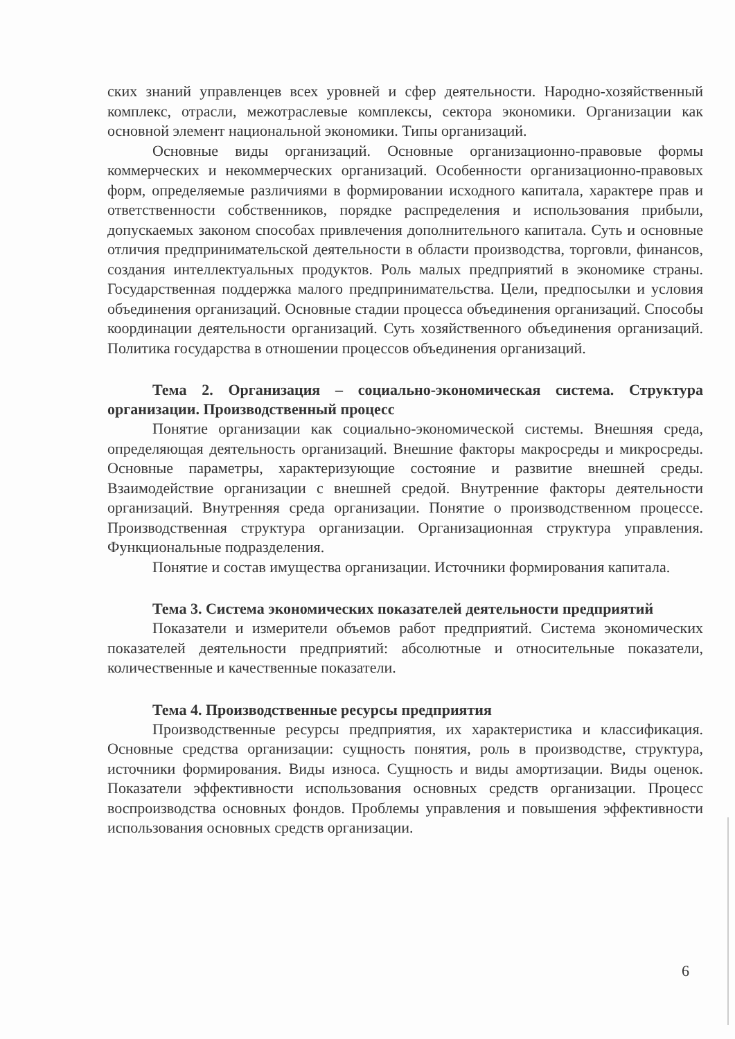ских знаний управленцев всех уровней и сфер деятельности. Народно-хозяйственный комплекс, отрасли, межотраслевые комплексы, сектора экономики. Организации как основной элемент национальной экономики. Типы организаций.
Основные виды организаций. Основные организационно-правовые формы коммерческих и некоммерческих организаций. Особенности организационно-правовых форм, определяемые различиями в формировании исходного капитала, характере прав и ответственности собственников, порядке распределения и использования прибыли, допускаемых законом способах привлечения дополнительного капитала. Суть и основные отличия предпринимательской деятельности в области производства, торговли, финансов, создания интеллектуальных продуктов. Роль малых предприятий в экономике страны. Государственная поддержка малого предпринимательства. Цели, предпосылки и условия объединения организаций. Основные стадии процесса объединения организаций. Способы координации деятельности организаций. Суть хозяйственного объединения организаций. Политика государства в отношении процессов объединения организаций.
Тема 2. Организация – социально-экономическая система. Структура организации. Производственный процесс
Понятие организации как социально-экономической системы. Внешняя среда, определяющая деятельность организаций. Внешние факторы макросреды и микросреды. Основные параметры, характеризующие состояние и развитие внешней среды. Взаимодействие организации с внешней средой. Внутренние факторы деятельности организаций. Внутренняя среда организации. Понятие о производственном процессе. Производственная структура организации. Организационная структура управления. Функциональные подразделения.
Понятие и состав имущества организации. Источники формирования капитала.
Тема 3. Система экономических показателей деятельности предприятий
Показатели и измерители объемов работ предприятий. Система экономических показателей деятельности предприятий: абсолютные и относительные показатели, количественные и качественные показатели.
Тема 4. Производственные ресурсы предприятия
Производственные ресурсы предприятия, их характеристика и классификация. Основные средства организации: сущность понятия, роль в производстве, структура, источники формирования. Виды износа. Сущность и виды амортизации. Виды оценок. Показатели эффективности использования основных средств организации. Процесс воспроизводства основных фондов. Проблемы управления и повышения эффективности использования основных средств организации.
6